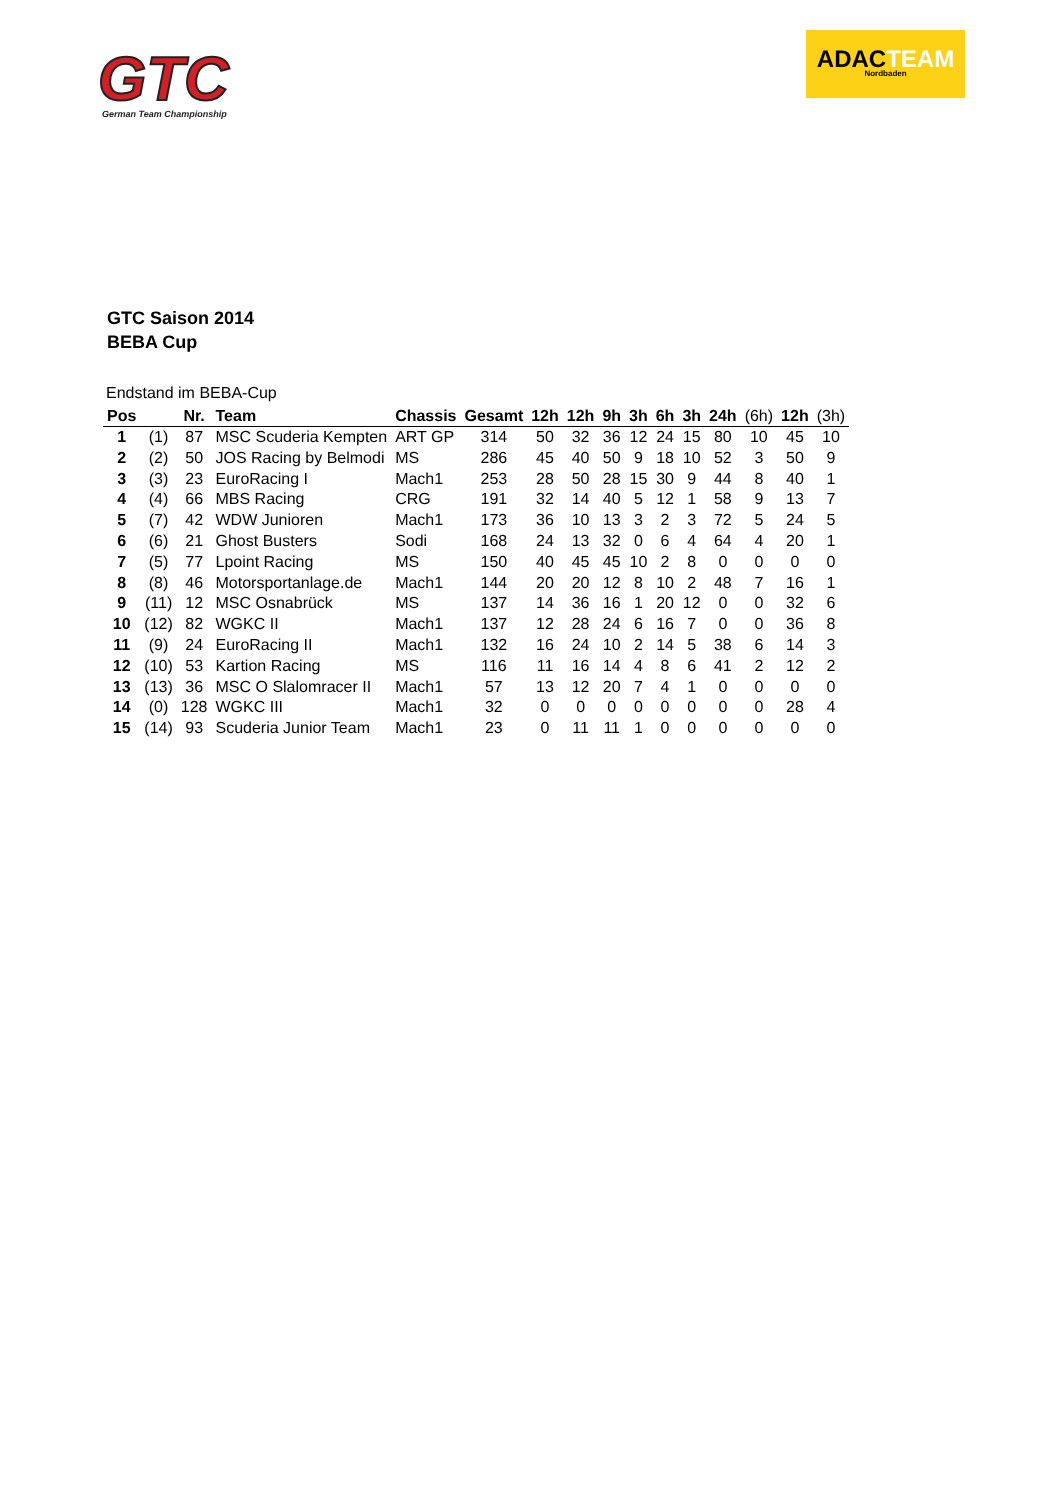GTC
German Team Championship
ADACTEAM
Nordbaden
GTC Saison 2014
BEBA Cup
Endstand im BEBA-Cup
| Pos | | Nr. | Team | Chassis | Gesamt | 12h | 12h | 9h | 3h | 6h | 3h | 24h | (6h) | 12h | (3h) |
| --- | --- | --- | --- | --- | --- | --- | --- | --- | --- | --- | --- | --- | --- | --- | --- |
| 1 | (1) | 87 | MSC Scuderia Kempten | ART GP | 314 | 50 | 32 | 36 | 12 | 24 | 15 | 80 | 10 | 45 | 10 |
| 2 | (2) | 50 | JOS Racing by Belmodi | MS | 286 | 45 | 40 | 50 | 9 | 18 | 10 | 52 | 3 | 50 | 9 |
| 3 | (3) | 23 | EuroRacing I | Mach1 | 253 | 28 | 50 | 28 | 15 | 30 | 9 | 44 | 8 | 40 | 1 |
| 4 | (4) | 66 | MBS Racing | CRG | 191 | 32 | 14 | 40 | 5 | 12 | 1 | 58 | 9 | 13 | 7 |
| 5 | (7) | 42 | WDW Junioren | Mach1 | 173 | 36 | 10 | 13 | 3 | 2 | 3 | 72 | 5 | 24 | 5 |
| 6 | (6) | 21 | Ghost Busters | Sodi | 168 | 24 | 13 | 32 | 0 | 6 | 4 | 64 | 4 | 20 | 1 |
| 7 | (5) | 77 | Lpoint Racing | MS | 150 | 40 | 45 | 45 | 10 | 2 | 8 | 0 | 0 | 0 | 0 |
| 8 | (8) | 46 | Motorsportanlage.de | Mach1 | 144 | 20 | 20 | 12 | 8 | 10 | 2 | 48 | 7 | 16 | 1 |
| 9 | (11) | 12 | MSC Osnabrück | MS | 137 | 14 | 36 | 16 | 1 | 20 | 12 | 0 | 0 | 32 | 6 |
| 10 | (12) | 82 | WGKC II | Mach1 | 137 | 12 | 28 | 24 | 6 | 16 | 7 | 0 | 0 | 36 | 8 |
| 11 | (9) | 24 | EuroRacing II | Mach1 | 132 | 16 | 24 | 10 | 2 | 14 | 5 | 38 | 6 | 14 | 3 |
| 12 | (10) | 53 | Kartion Racing | MS | 116 | 11 | 16 | 14 | 4 | 8 | 6 | 41 | 2 | 12 | 2 |
| 13 | (13) | 36 | MSC O Slalomracer II | Mach1 | 57 | 13 | 12 | 20 | 7 | 4 | 1 | 0 | 0 | 0 | 0 |
| 14 | (0) | 128 | WGKC III | Mach1 | 32 | 0 | 0 | 0 | 0 | 0 | 0 | 0 | 0 | 28 | 4 |
| 15 | (14) | 93 | Scuderia Junior Team | Mach1 | 23 | 0 | 11 | 11 | 1 | 0 | 0 | 0 | 0 | 0 | 0 |